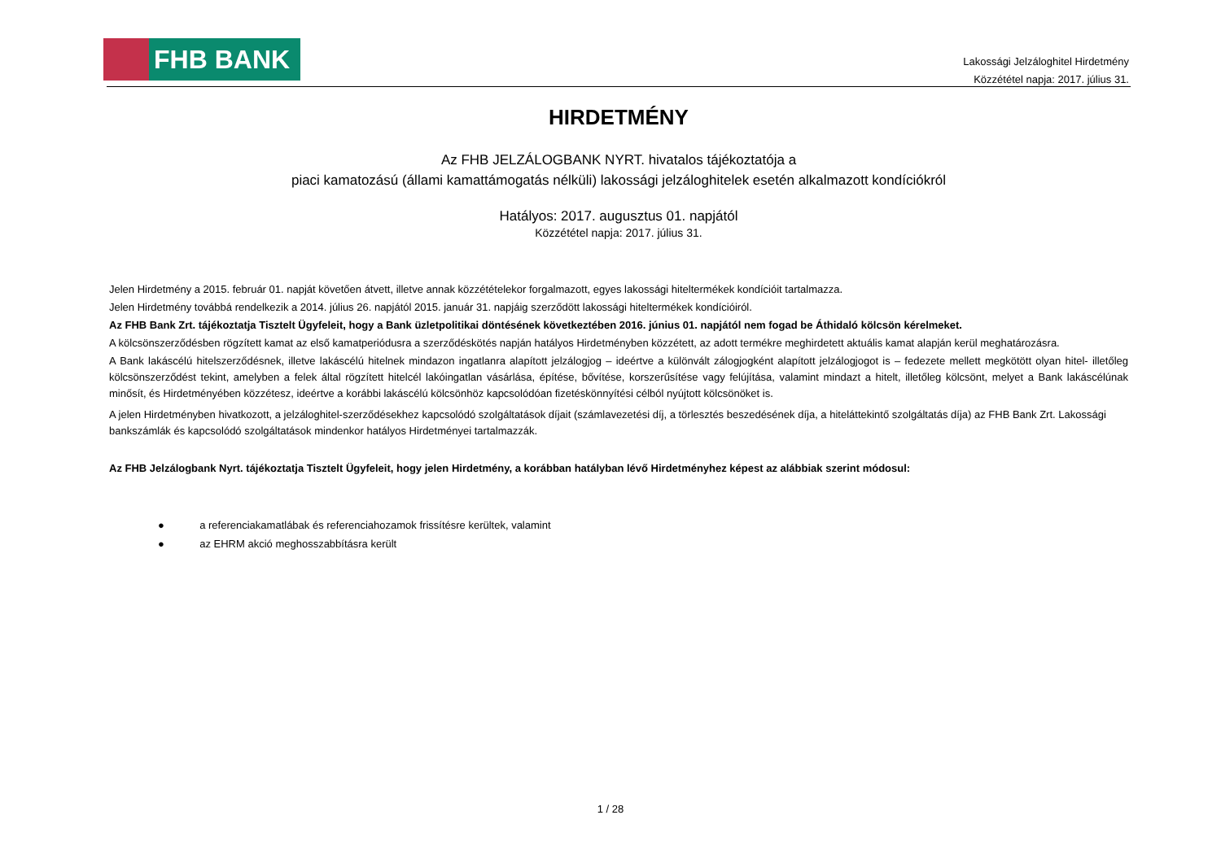FHB BANK
Lakossági Jelzáloghitel Hirdetmény
Közzététel napja: 2017. július 31.
HIRDETMÉNY
Az FHB JELZÁLOGBANK NYRT. hivatalos tájékoztatója a
piaci kamatozású (állami kamattámogatás nélküli) lakossági jelzáloghitelek esetén alkalmazott kondíciókról
Hatályos: 2017. augusztus 01. napjától
Közzététel napja: 2017. július 31.
Jelen Hirdetmény a 2015. február 01. napját követően átvett, illetve annak közzétételekor forgalmazott, egyes lakossági hiteltermékek kondícióit tartalmazza.
Jelen Hirdetmény továbbá rendelkezik a 2014. július 26. napjától 2015. január 31. napjáig szerződött lakossági hiteltermékek kondícióiról.
Az FHB Bank Zrt. tájékoztatja Tisztelt Ügyfeleit, hogy a Bank üzletpolitikai döntésének következtében 2016. június 01. napjától nem fogad be Áthidaló kölcsön kérelmeket.
A kölcsönszerződésben rögzített kamat az első kamatperiódusra a szerződéskötés napján hatályos Hirdetményben közzétett, az adott termékre meghirdetett aktuális kamat alapján kerül meghatározásra.
A Bank lakáscélú hitelszerződésnek, illetve lakáscélú hitelnek mindazon ingatlanra alapított jelzálogjog – ideértve a különvált zálogjogként alapított jelzálogjogot is – fedezete mellett megkötött olyan hitel- illetőleg kölcsönszerződést tekint, amelyben a felek által rögzített hitelcél lakóingatlan vásárlása, építése, bővítése, korszerűsítése vagy felújítása, valamint mindazt a hitelt, illetőleg kölcsönt, melyet a Bank lakáscélúnak minősít, és Hirdetményében közzétesz, ideértve a korábbi lakáscélú kölcsönhöz kapcsolódóan fizetéskönnyítési célból nyújtott kölcsönöket is.
A jelen Hirdetményben hivatkozott, a jelzáloghitel-szerződésekhez kapcsolódó szolgáltatások díjait (számlavezetési díj, a törlesztés beszedésének díja, a hiteláttekintő szolgáltatás díja) az FHB Bank Zrt. Lakossági bankszámlák és kapcsolódó szolgáltatások mindenkor hatályos Hirdetményei tartalmazzák.
Az FHB Jelzálogbank Nyrt. tájékoztatja Tisztelt Ügyfeleit, hogy jelen Hirdetmény, a korábban hatályban lévő Hirdetményhez képest az alábbiak szerint módosul:
● a referenciakamatlábak és referenciahozamok frissítésre kerültek, valamint
● az EHRM akció meghosszabbításra került
1 / 28